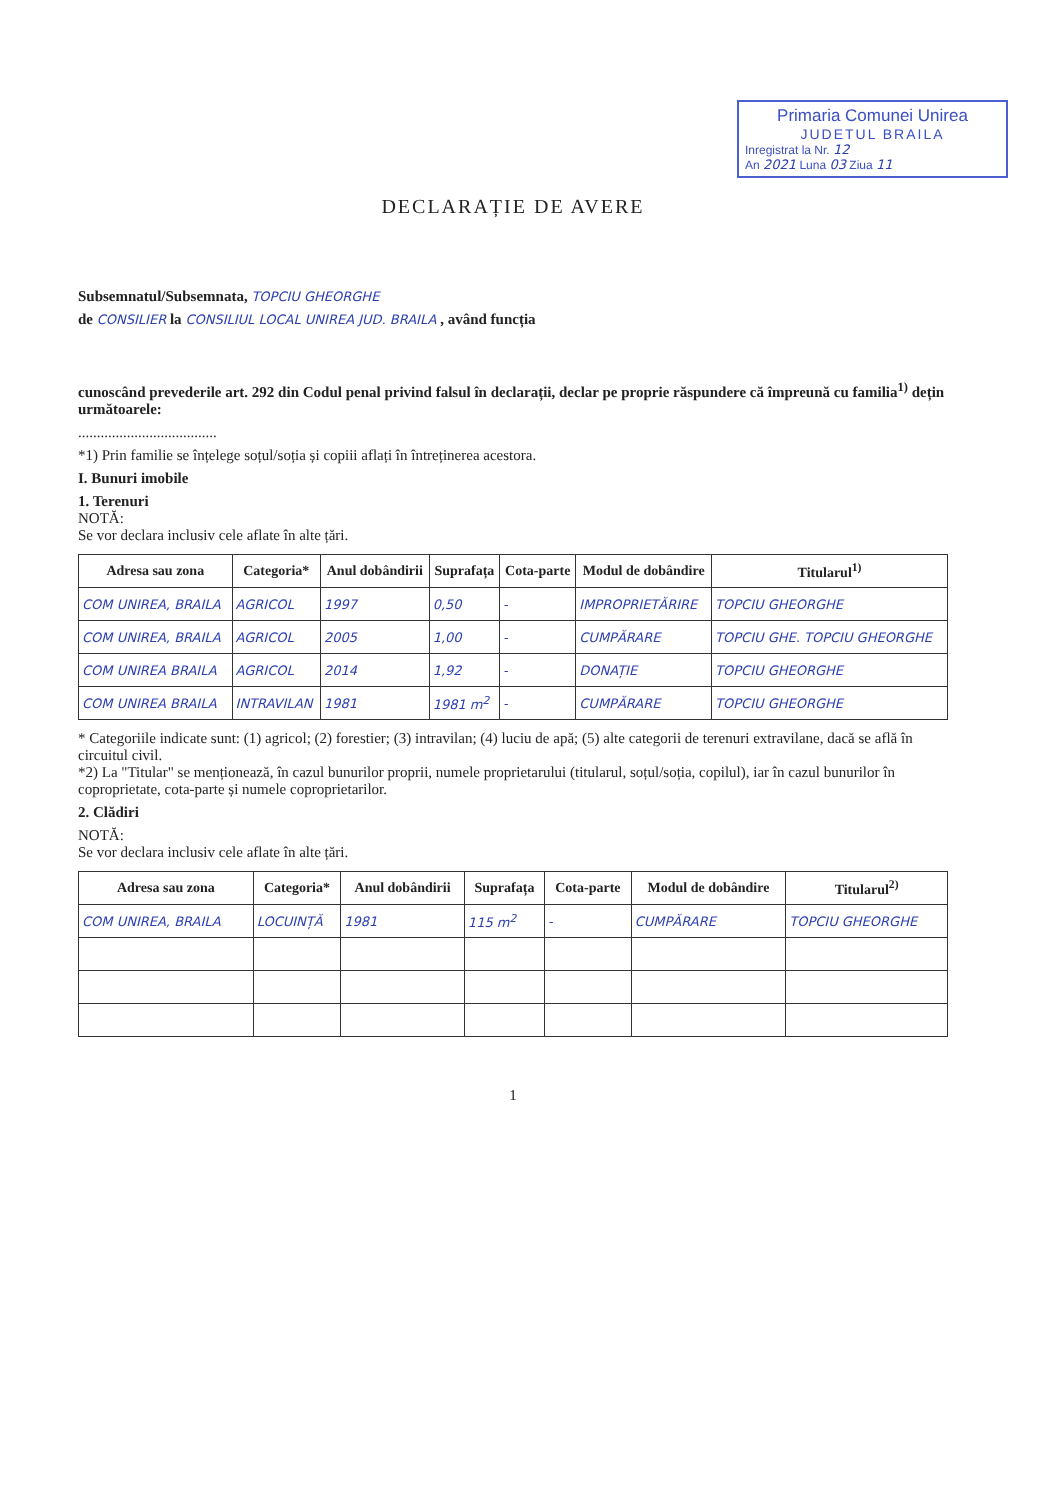Primaria Comunei Unirea
JUDETUL BRAILA
Inregistrat la Nr. 12
An 2021 Luna 03 Ziua 11
DECLARAȚIE DE AVERE
Subsemnatul/Subsemnata, TOPCIU GHEORGHE
de CONSILIER la CONSILIUL LOCAL UNIREA JUD. BRAILA , având funcția
cunoscând prevederile art. 292 din Codul penal privind falsul în declarații, declar pe proprie răspundere că împreună cu familia<sup>1)</sup> dețin următoarele:
.....................................
*1) Prin familie se înțelege soțul/soția și copiii aflați în întreținerea acestora.
I. Bunuri imobile
1. Terenuri
NOTĂ:
Se vor declara inclusiv cele aflate în alte țări.
| Adresa sau zona | Categoria* | Anul dobândirii | Suprafața | Cota-parte | Modul de dobândire | Titularul<sup>1)</sup> |
| --- | --- | --- | --- | --- | --- | --- |
| COM UNIREA, BRAILA | AGRICOL | 1997 | 0,50 | - | IMPROPRIETĂRIRE | TOPCIU GHEORGHE |
| COM UNIREA, BRAILA | AGRICOL | 2005 | 1,00 | - | CUMPĂRARE | TOPCIU GHE. TOPCIU GHEORGHE |
| COM UNIREA BRAILA | AGRICOL | 2014 | 1,92 | - | DONAȚIE | TOPCIU GHEORGHE |
| COM UNIREA BRAILA | INTRAVILAN | 1981 | 1981 m<sup>2</sup> | - | CUMPĂRARE | TOPCIU GHEORGHE |
* Categoriile indicate sunt: (1) agricol; (2) forestier; (3) intravilan; (4) luciu de apă; (5) alte categorii de terenuri extravilane, dacă se află în circuitul civil.
*2) La "Titular" se menționează, în cazul bunurilor proprii, numele proprietarului (titularul, soțul/soția, copilul), iar în cazul bunurilor în coproprietate, cota-parte și numele coproprietarilor.
2. Clădiri
NOTĂ:
Se vor declara inclusiv cele aflate în alte țări.
| Adresa sau zona | Categoria* | Anul dobândirii | Suprafața | Cota-parte | Modul de dobândire | Titularul<sup>2)</sup> |
| --- | --- | --- | --- | --- | --- | --- |
| COM UNIREA, BRAILA | LOCUINȚĂ | 1981 | 115 m<sup>2</sup> | - | CUMPĂRARE | TOPCIU GHEORGHE |
1